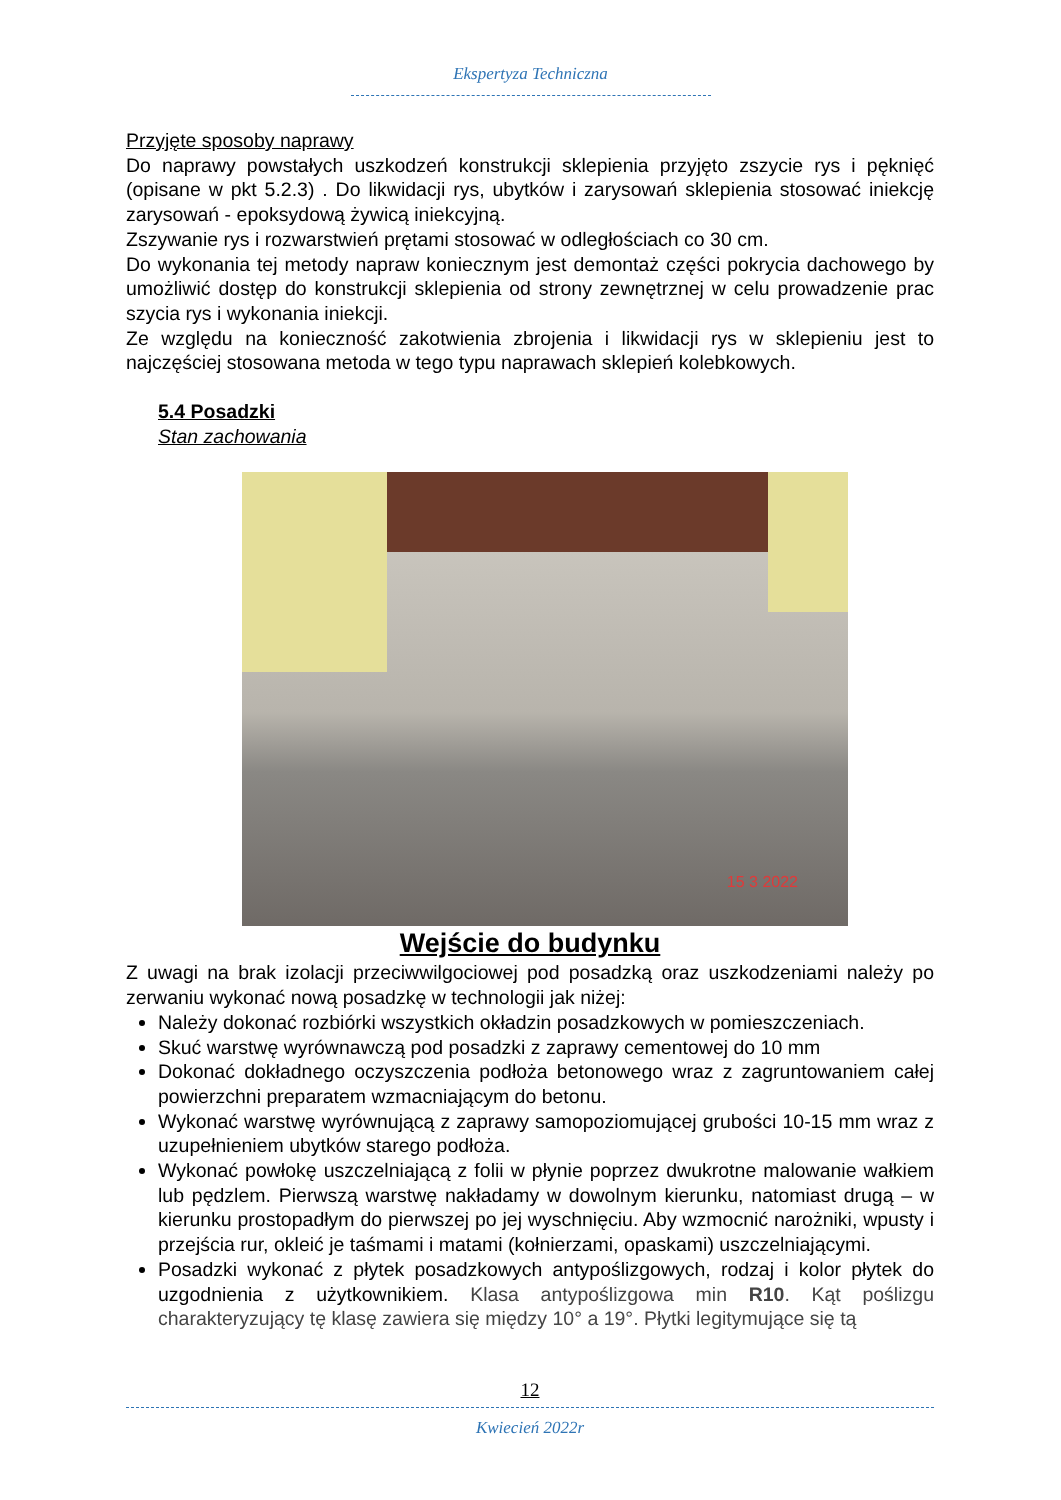Ekspertyza Techniczna
Przyjęte sposoby naprawy
Do naprawy powstałych uszkodzeń konstrukcji sklepienia przyjęto zszycie rys i pęknięć (opisane w pkt 5.2.3) . Do likwidacji rys, ubytków i zarysowań sklepienia stosować iniekcję zarysowań - epoksydową żywicą iniekcyjną.
Zszywanie rys i rozwarstwień prętami stosować w odległościach co 30 cm.
Do wykonania tej metody napraw koniecznym jest demontaż części pokrycia dachowego by umożliwić dostęp do konstrukcji sklepienia od strony zewnętrznej w celu prowadzenie prac szycia rys i wykonania iniekcji.
Ze względu na konieczność zakotwienia zbrojenia i likwidacji rys w sklepieniu jest to najczęściej stosowana metoda w tego typu naprawach sklepień kolebkowych.
5.4 Posadzki
Stan zachowania
15 3 2022
Wejście do budynku
Z uwagi na brak izolacji przeciwwilgociowej pod posadzką oraz uszkodzeniami należy po zerwaniu wykonać nową posadzkę w technologii jak niżej:
Należy dokonać rozbiórki wszystkich okładzin posadzkowych w pomieszczeniach.
Skuć warstwę wyrównawczą pod posadzki z zaprawy cementowej do 10 mm
Dokonać dokładnego oczyszczenia podłoża betonowego wraz z zagruntowaniem całej powierzchni preparatem wzmacniającym do betonu.
Wykonać warstwę wyrównującą z zaprawy samopoziomującej grubości 10-15 mm wraz z uzupełnieniem ubytków starego podłoża.
Wykonać powłokę uszczelniającą z folii w płynie poprzez dwukrotne malowanie wałkiem lub pędzlem. Pierwszą warstwę nakładamy w dowolnym kierunku, natomiast drugą – w kierunku prostopadłym do pierwszej po jej wyschnięciu. Aby wzmocnić narożniki, wpusty i przejścia rur, okleić je taśmami i matami (kołnierzami, opaskami) uszczelniającymi.
Posadzki wykonać z płytek posadzkowych antypoślizgowych, rodzaj i kolor płytek do uzgodnienia z użytkownikiem. Klasa antypoślizgowa min R10. Kąt poślizgu charakteryzujący tę klasę zawiera się między 10° a 19°. Płytki legitymujące się tą
12
Kwiecień 2022r